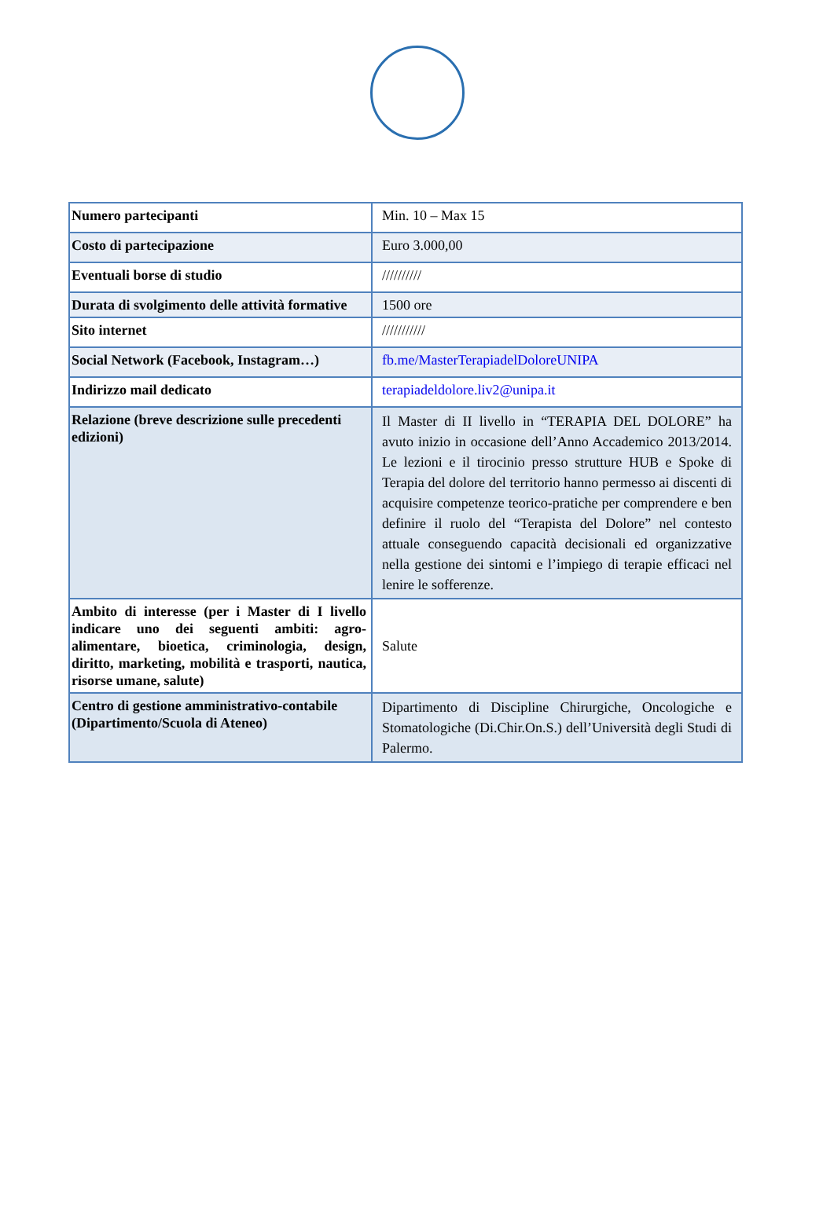| Numero partecipanti | Min. 10 – Max 15 |
| Costo di partecipazione | Euro 3.000,00 |
| Eventuali borse di studio | ////////// |
| Durata di svolgimento delle attività formative | 1500 ore |
| Sito internet | /////////// |
| Social Network (Facebook, Instagram…) | fb.me/MasterTerapiadelDoloreUNIPA |
| Indirizzo mail dedicato | terapiadeldolore.liv2@unipa.it |
| Relazione (breve descrizione sulle precedenti edizioni) | Il Master di II livello in “TERAPIA DEL DOLORE” ha avuto inizio in occasione dell’Anno Accademico 2013/2014. Le lezioni e il tirocinio presso strutture HUB e Spoke di Terapia del dolore del territorio hanno permesso ai discenti di acquisire competenze teorico-pratiche per comprendere e ben definire il ruolo del “Terapista del Dolore” nel contesto attuale conseguendo capacità decisionali ed organizzative nella gestione dei sintomi e l’impiego di terapie efficaci nel lenire le sofferenze. |
| Ambito di interesse (per i Master di I livello indicare uno dei seguenti ambiti: agro-alimentare, bioetica, criminologia, design, diritto, marketing, mobilità e trasporti, nautica, risorse umane, salute) | Salute |
| Centro di gestione amministrativo-contabile (Dipartimento/Scuola di Ateneo) | Dipartimento di Discipline Chirurgiche, Oncologiche e Stomatologiche (Di.Chir.On.S.) dell’Università degli Studi di Palermo. |